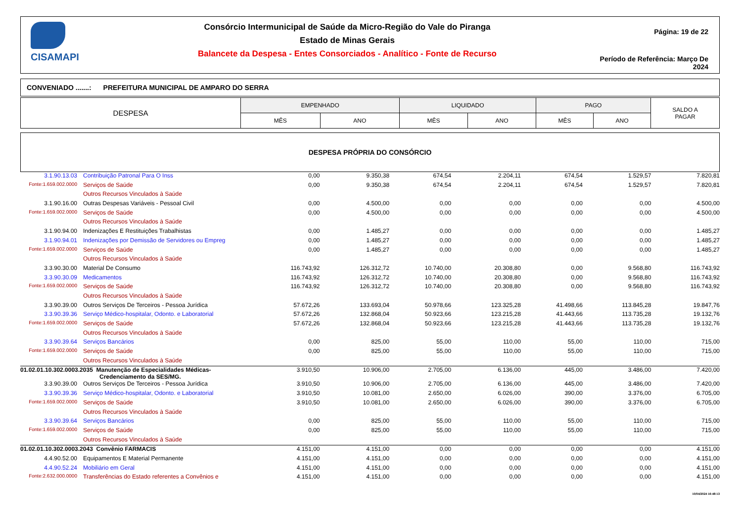CISAMAPI
Consórcio Intermunicipal de Saúde da Micro-Região do Vale do Piranga
Estado de Minas Gerais
Balancete da Despesa - Entes Consorciados - Analítico - Fonte de Recurso
Página: 19 de 22
Período de Referência: Março De 2024
CONVENIADO .......: PREFEITURA MUNICIPAL DE AMPARO DO SERRA
| DESPESA | EMPENHADO | | LIQUIDADO | | PAGO | | SALDO A PAGAR |
| --- | --- | --- | --- | --- | --- | --- | --- |
| | MÊS | ANO | MÊS | ANO | MÊS | ANO | |
DESPESA PRÓPRIA DO CONSÓRCIO
| 3.1.90.13.03 | Contribuição Patronal Para O Inss | 0,00 | 9.350,38 | 674,54 | 2.204,11 | 674,54 | 1.529,57 | 7.820,81 |
| Fonte:1.659.002.0000 | Serviços de Saúde | 0,00 | 9.350,38 | 674,54 | 2.204,11 | 674,54 | 1.529,57 | 7.820,81 |
| | Outros Recursos Vinculados à Saúde | | | | | | | |
| 3.1.90.16.00 | Outras Despesas Variáveis - Pessoal Civil | 0,00 | 4.500,00 | 0,00 | 0,00 | 0,00 | 0,00 | 4.500,00 |
| Fonte:1.659.002.0000 | Serviços de Saúde | 0,00 | 4.500,00 | 0,00 | 0,00 | 0,00 | 0,00 | 4.500,00 |
| | Outros Recursos Vinculados à Saúde | | | | | | | |
| 3.1.90.94.00 | Indenizações E Restituições Trabalhistas | 0,00 | 1.485,27 | 0,00 | 0,00 | 0,00 | 0,00 | 1.485,27 |
| 3.1.90.94.01 | Indenizações por Demissão de Servidores ou Empreg | 0,00 | 1.485,27 | 0,00 | 0,00 | 0,00 | 0,00 | 1.485,27 |
| Fonte:1.659.002.0000 | Serviços de Saúde | 0,00 | 1.485,27 | 0,00 | 0,00 | 0,00 | 0,00 | 1.485,27 |
| | Outros Recursos Vinculados à Saúde | | | | | | | |
| 3.3.90.30.00 | Material De Consumo | 116.743,92 | 126.312,72 | 10.740,00 | 20.308,80 | 0,00 | 9.568,80 | 116.743,92 |
| 3.3.90.30.09 | Medicamentos | 116.743,92 | 126.312,72 | 10.740,00 | 20.308,80 | 0,00 | 9.568,80 | 116.743,92 |
| Fonte:1.659.002.0000 | Serviços de Saúde | 116.743,92 | 126.312,72 | 10.740,00 | 20.308,80 | 0,00 | 9.568,80 | 116.743,92 |
| | Outros Recursos Vinculados à Saúde | | | | | | | |
| 3.3.90.39.00 | Outros Serviços De Terceiros - Pessoa Jurídica | 57.672,26 | 133.693,04 | 50.978,66 | 123.325,28 | 41.498,66 | 113.845,28 | 19.847,76 |
| 3.3.90.39.36 | Serviço Médico-hospitalar, Odonto. e Laboratorial | 57.672,26 | 132.868,04 | 50.923,66 | 123.215,28 | 41.443,66 | 113.735,28 | 19.132,76 |
| Fonte:1.659.002.0000 | Serviços de Saúde | 57.672,26 | 132.868,04 | 50.923,66 | 123.215,28 | 41.443,66 | 113.735,28 | 19.132,76 |
| | Outros Recursos Vinculados à Saúde | | | | | | | |
| 3.3.90.39.64 | Serviços Bancários | 0,00 | 825,00 | 55,00 | 110,00 | 55,00 | 110,00 | 715,00 |
| Fonte:1.659.002.0000 | Serviços de Saúde | 0,00 | 825,00 | 55,00 | 110,00 | 55,00 | 110,00 | 715,00 |
| | Outros Recursos Vinculados à Saúde | | | | | | | |
| 01.02.01.10.302.0003.2035 Manutenção de Especialidades Médicas- Credenciamento da SES/MG. | | 3.910,50 | 10.906,00 | 2.705,00 | 6.136,00 | 445,00 | 3.486,00 | 7.420,00 |
| 3.3.90.39.00 | Outros Serviços De Terceiros - Pessoa Jurídica | 3.910,50 | 10.906,00 | 2.705,00 | 6.136,00 | 445,00 | 3.486,00 | 7.420,00 |
| 3.3.90.39.36 | Serviço Médico-hospitalar, Odonto. e Laboratorial | 3.910,50 | 10.081,00 | 2.650,00 | 6.026,00 | 390,00 | 3.376,00 | 6.705,00 |
| Fonte:1.659.002.0000 | Serviços de Saúde | 3.910,50 | 10.081,00 | 2.650,00 | 6.026,00 | 390,00 | 3.376,00 | 6.705,00 |
| | Outros Recursos Vinculados à Saúde | | | | | | | |
| 3.3.90.39.64 | Serviços Bancários | 0,00 | 825,00 | 55,00 | 110,00 | 55,00 | 110,00 | 715,00 |
| Fonte:1.659.002.0000 | Serviços de Saúde | 0,00 | 825,00 | 55,00 | 110,00 | 55,00 | 110,00 | 715,00 |
| | Outros Recursos Vinculados à Saúde | | | | | | | |
| 01.02.01.10.302.0003.2043 Convênio FARMACIS | | 4.151,00 | 4.151,00 | 0,00 | 0,00 | 0,00 | 0,00 | 4.151,00 |
| 4.4.90.52.00 | Equipamentos E Material Permanente | 4.151,00 | 4.151,00 | 0,00 | 0,00 | 0,00 | 0,00 | 4.151,00 |
| 4.4.90.52.24 | Mobiliário em Geral | 4.151,00 | 4.151,00 | 0,00 | 0,00 | 0,00 | 0,00 | 4.151,00 |
| Fonte:2.632.000.0000 | Transferências do Estado referentes a Convênios e | 4.151,00 | 4.151,00 | 0,00 | 0,00 | 0,00 | 0,00 | 4.151,00 |
10/04/2024 16:48:13